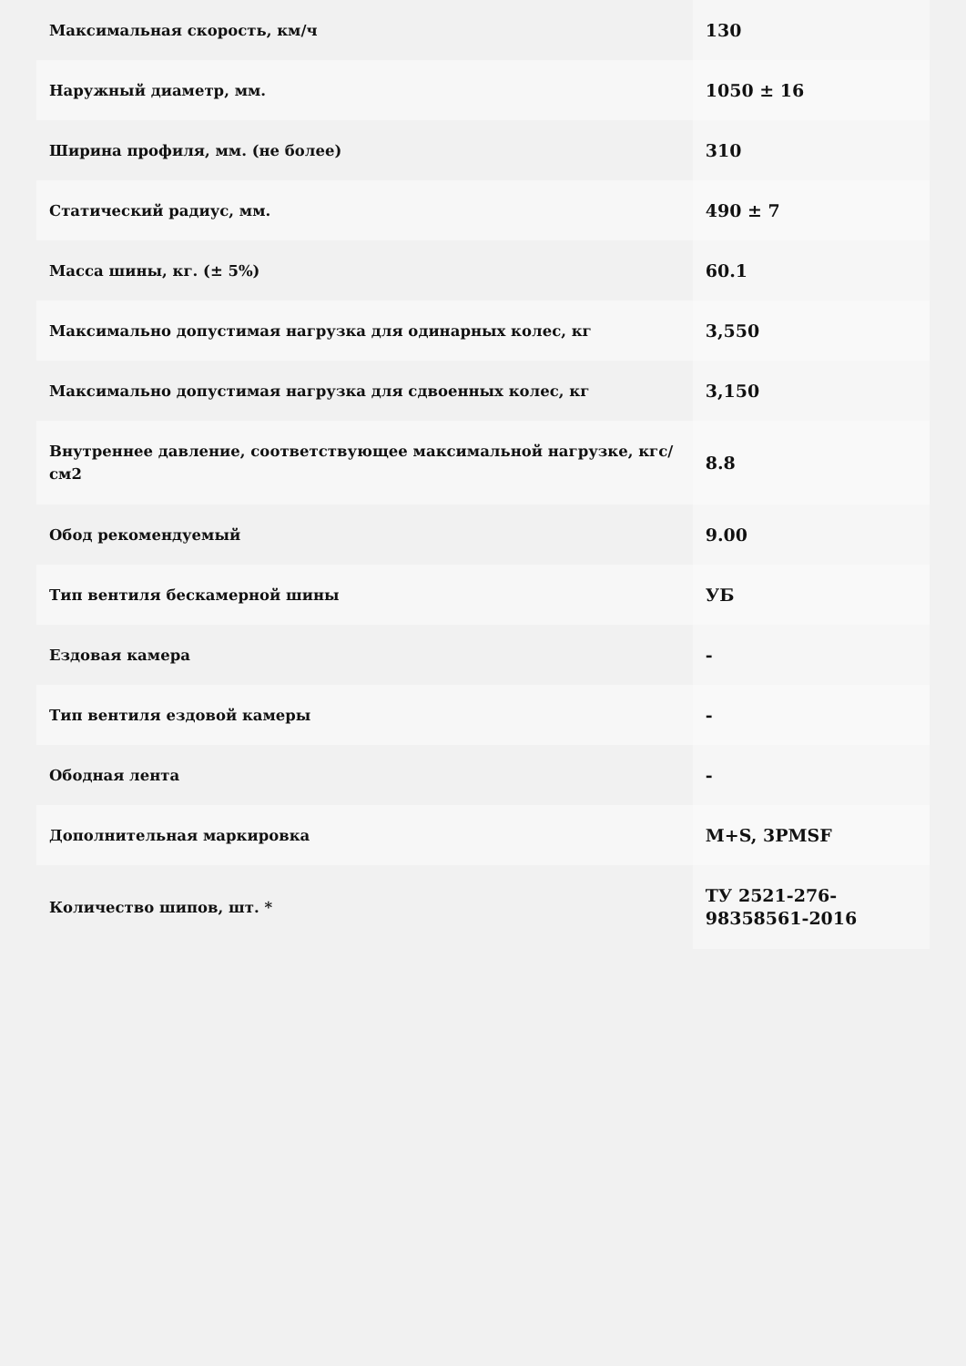| Максимальная скорость, км/ч | 130 |
| Наружный диаметр, мм. | 1050 ± 16 |
| Ширина профиля, мм. (не более) | 310 |
| Статический радиус, мм. | 490 ± 7 |
| Масса шины, кг. (± 5%) | 60.1 |
| Максимально допустимая нагрузка для одинарных колес, кг | 3,550 |
| Максимально допустимая нагрузка для сдвоенных колес, кг | 3,150 |
| Внутреннее давление, соответствующее максимальной нагрузке, кгс/см2 | 8.8 |
| Обод рекомендуемый | 9.00 |
| Тип вентиля бескамерной шины | УБ |
| Ездовая камера | - |
| Тип вентиля ездовой камеры | - |
| Ободная лента | - |
| Дополнительная маркировка | M+S, 3PMSF |
| Количество шипов, шт. * | ТУ 2521-276-98358561-2016 |